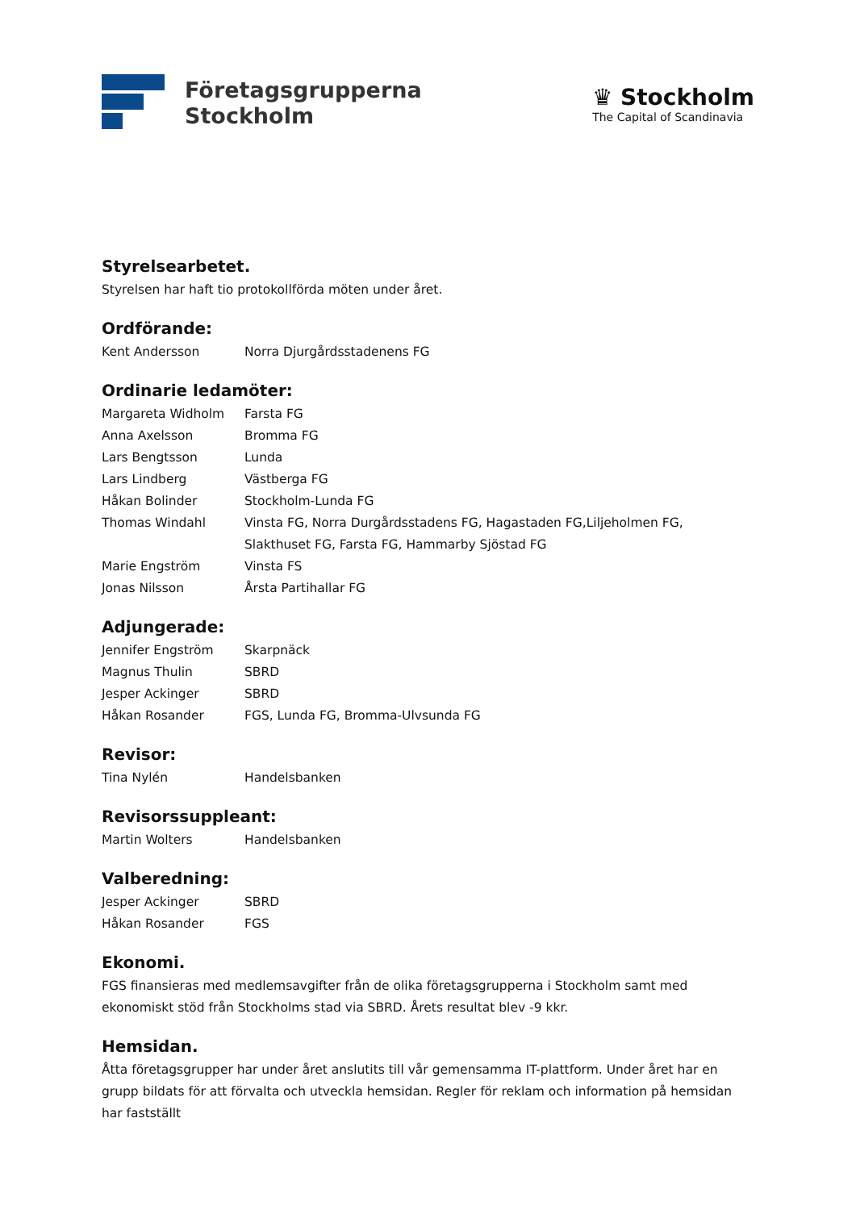Företagsgrupperna
Stockholm
♛ Stockholm
The Capital of Scandinavia
Styrelsearbetet.
Styrelsen har haft tio protokollförda möten under året.
Ordförande:
Kent Andersson Norra Djurgårdsstadenens FG
Ordinarie ledamöter:
Margareta Widholm Farsta FG
Anna Axelsson Bromma FG
Lars Bengtsson Lunda
Lars Lindberg Västberga FG
Håkan Bolinder Stockholm-Lunda FG
Thomas Windahl Vinsta FG, Norra Durgårdsstadens FG, Hagastaden FG,Liljeholmen FG, Slakthuset FG, Farsta FG, Hammarby Sjöstad FG
Marie Engström Vinsta FS
Jonas Nilsson Årsta Partihallar FG
Adjungerade:
Jennifer Engström Skarpnäck
Magnus Thulin SBRD
Jesper Ackinger SBRD
Håkan Rosander FGS, Lunda FG, Bromma-Ulvsunda FG
Revisor:
Tina Nylén Handelsbanken
Revisorssuppleant:
Martin Wolters Handelsbanken
Valberedning:
Jesper Ackinger SBRD
Håkan Rosander FGS
Ekonomi.
FGS finansieras med medlemsavgifter från de olika företagsgrupperna i Stockholm samt med ekonomiskt stöd från Stockholms stad via SBRD. Årets resultat blev -9 kkr.
Hemsidan.
Åtta företagsgrupper har under året anslutits till vår gemensamma IT-plattform. Under året har en grupp bildats för att förvalta och utveckla hemsidan. Regler för reklam och information på hemsidan har fastställt